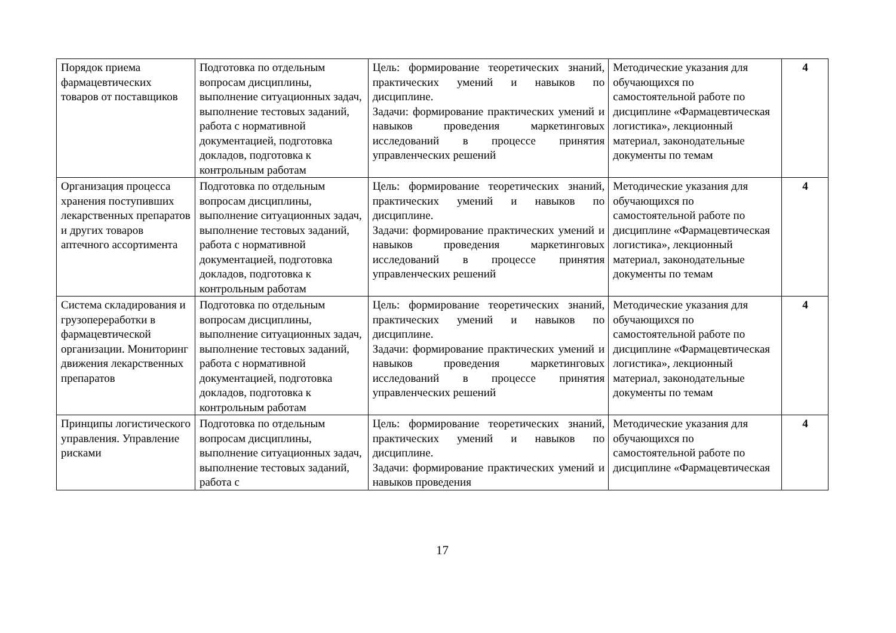| Порядок приема фармацевтических товаров от поставщиков | Подготовка по отдельным вопросам дисциплины, выполнение ситуационных задач, выполнение тестовых заданий, работа с нормативной документацией, подготовка докладов, подготовка к контрольным работам | Цель: формирование теоретических знаний, практических умений и навыков по дисциплине. Задачи: формирование практических умений и навыков проведения маркетинговых исследований в процессе принятия управленческих решений | Методические указания для обучающихся по самостоятельной работе по дисциплине «Фармацевтическая логистика», лекционный материал, законодательные документы по темам | 4 |
| Организация процесса хранения поступивших лекарственных препаратов и других товаров аптечного ассортимента | Подготовка по отдельным вопросам дисциплины, выполнение ситуационных задач, выполнение тестовых заданий, работа с нормативной документацией, подготовка докладов, подготовка к контрольным работам | Цель: формирование теоретических знаний, практических умений и навыков по дисциплине. Задачи: формирование практических умений и навыков проведения маркетинговых исследований в процессе принятия управленческих решений | Методические указания для обучающихся по самостоятельной работе по дисциплине «Фармацевтическая логистика», лекционный материал, законодательные документы по темам | 4 |
| Система складирования и грузопереработки в фармацевтической организации. Мониторинг движения лекарственных препаратов | Подготовка по отдельным вопросам дисциплины, выполнение ситуационных задач, выполнение тестовых заданий, работа с нормативной документацией, подготовка докладов, подготовка к контрольным работам | Цель: формирование теоретических знаний, практических умений и навыков по дисциплине. Задачи: формирование практических умений и навыков проведения маркетинговых исследований в процессе принятия управленческих решений | Методические указания для обучающихся по самостоятельной работе по дисциплине «Фармацевтическая логистика», лекционный материал, законодательные документы по темам | 4 |
| Принципы логистического управления. Управление рисками | Подготовка по отдельным вопросам дисциплины, выполнение ситуационных задач, выполнение тестовых заданий, работа с | Цель: формирование теоретических знаний, практических умений и навыков по дисциплине. Задачи: формирование практических умений и навыков проведения | Методические указания для обучающихся по самостоятельной работе по дисциплине «Фармацевтическая | 4 |
17